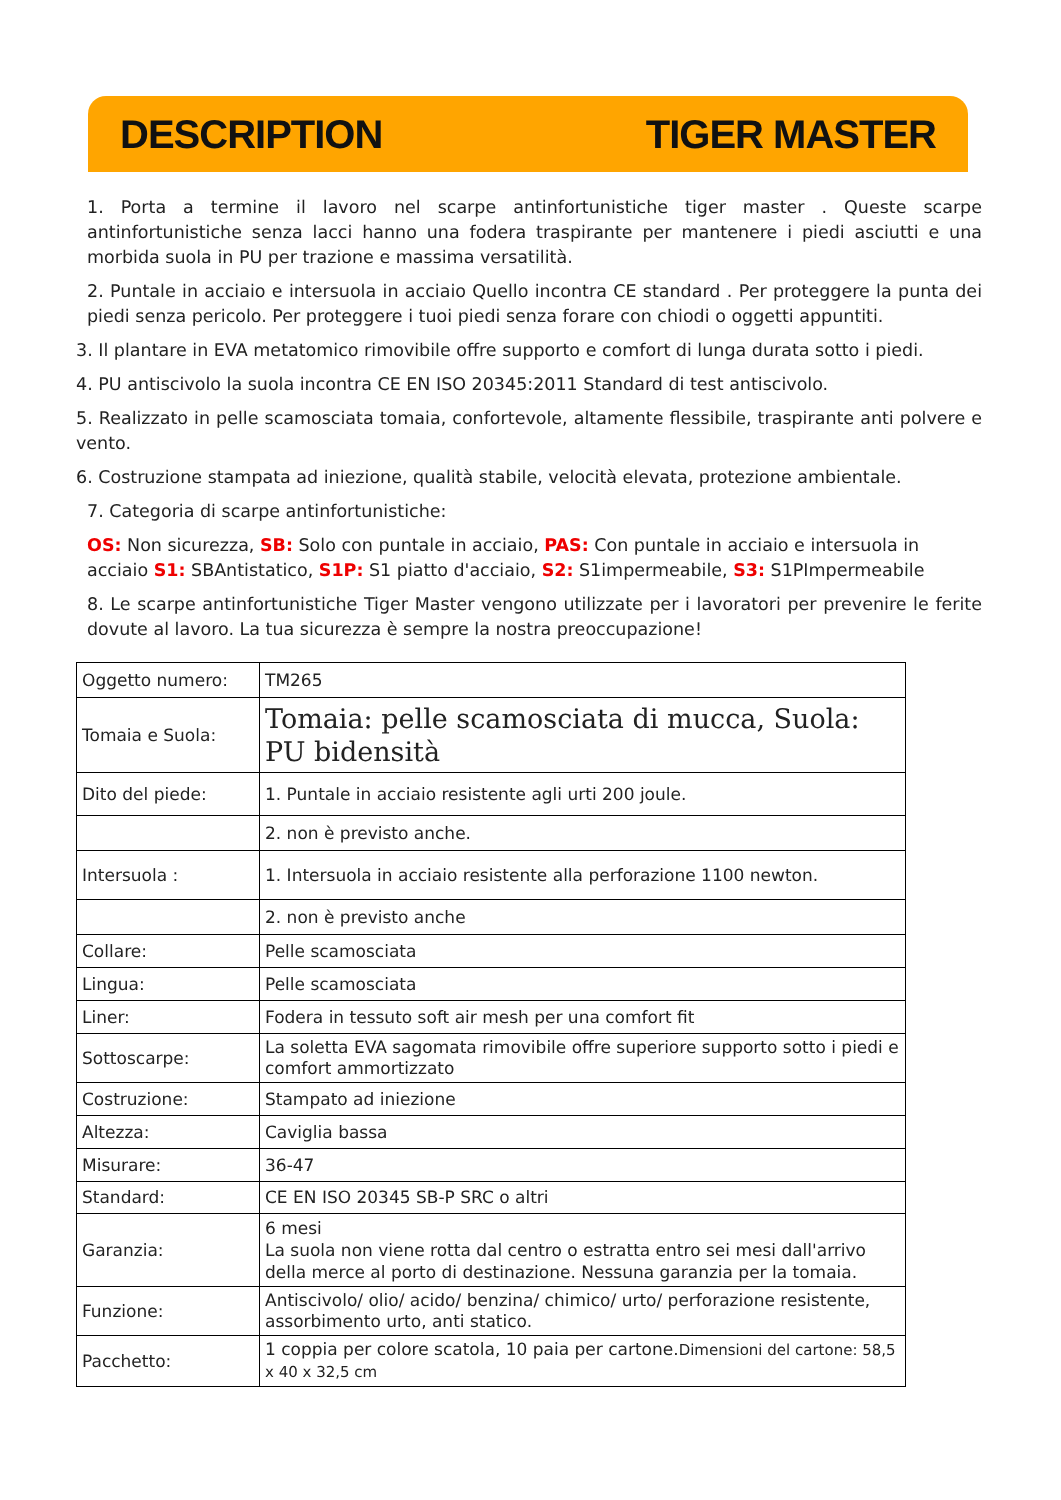DESCRIPTION TIGER MASTER
1. Porta a termine il lavoro nel scarpe antinfortunistiche tiger master . Queste scarpe antinfortunistiche senza lacci hanno una fodera traspirante per mantenere i piedi asciutti e una morbida suola in PU per trazione e massima versatilità.
2. Puntale in acciaio e intersuola in acciaio Quello incontra CE standard . Per proteggere la punta dei piedi senza pericolo. Per proteggere i tuoi piedi senza forare con chiodi o oggetti appuntiti.
3. Il plantare in EVA metatomico rimovibile offre supporto e comfort di lunga durata sotto i piedi.
4. PU antiscivolo la suola incontra CE EN ISO 20345:2011 Standard di test antiscivolo.
5. Realizzato in pelle scamosciata tomaia, confortevole, altamente flessibile, traspirante anti polvere e vento.
6. Costruzione stampata ad iniezione, qualità stabile, velocità elevata, protezione ambientale.
7. Categoria di scarpe antinfortunistiche:
OS: Non sicurezza, SB: Solo con puntale in acciaio, PAS: Con puntale in acciaio e intersuola in acciaio S1: SBAntistatico, S1P: S1 piatto d'acciaio, S2: S1impermeabile, S3: S1PImpermeabile
8. Le scarpe antinfortunistiche Tiger Master vengono utilizzate per i lavoratori per prevenire le ferite dovute al lavoro. La tua sicurezza è sempre la nostra preoccupazione!
| Oggetto numero: | TM265 |
| Tomaia e Suola: | Tomaia: pelle scamosciata di mucca, Suola: PU bidensità |
| Dito del piede: | 1. Puntale in acciaio resistente agli urti 200 joule. |
| | 2. non è previsto anche. |
| Intersuola : | 1. Intersuola in acciaio resistente alla perforazione 1100 newton. |
| | 2. non è previsto anche |
| Collare: | Pelle scamosciata |
| Lingua: | Pelle scamosciata |
| Liner: | Fodera in tessuto soft air mesh per una comfort fit |
| Sottoscarpe: | La soletta EVA sagomata rimovibile offre superiore supporto sotto i piedi e comfort ammortizzato |
| Costruzione: | Stampato ad iniezione |
| Altezza: | Caviglia bassa |
| Misurare: | 36-47 |
| Standard: | CE EN ISO 20345 SB-P SRC o altri |
| Garanzia: | 6 mesi La suola non viene rotta dal centro o estratta entro sei mesi dall'arrivo della merce al porto di destinazione. Nessuna garanzia per la tomaia. |
| Funzione: | Antiscivolo/ olio/ acido/ benzina/ chimico/ urto/ perforazione resistente, assorbimento urto, anti statico. |
| Pacchetto: | 1 coppia per colore scatola, 10 paia per cartone. Dimensioni del cartone: 58,5 x 40 x 32,5 cm |